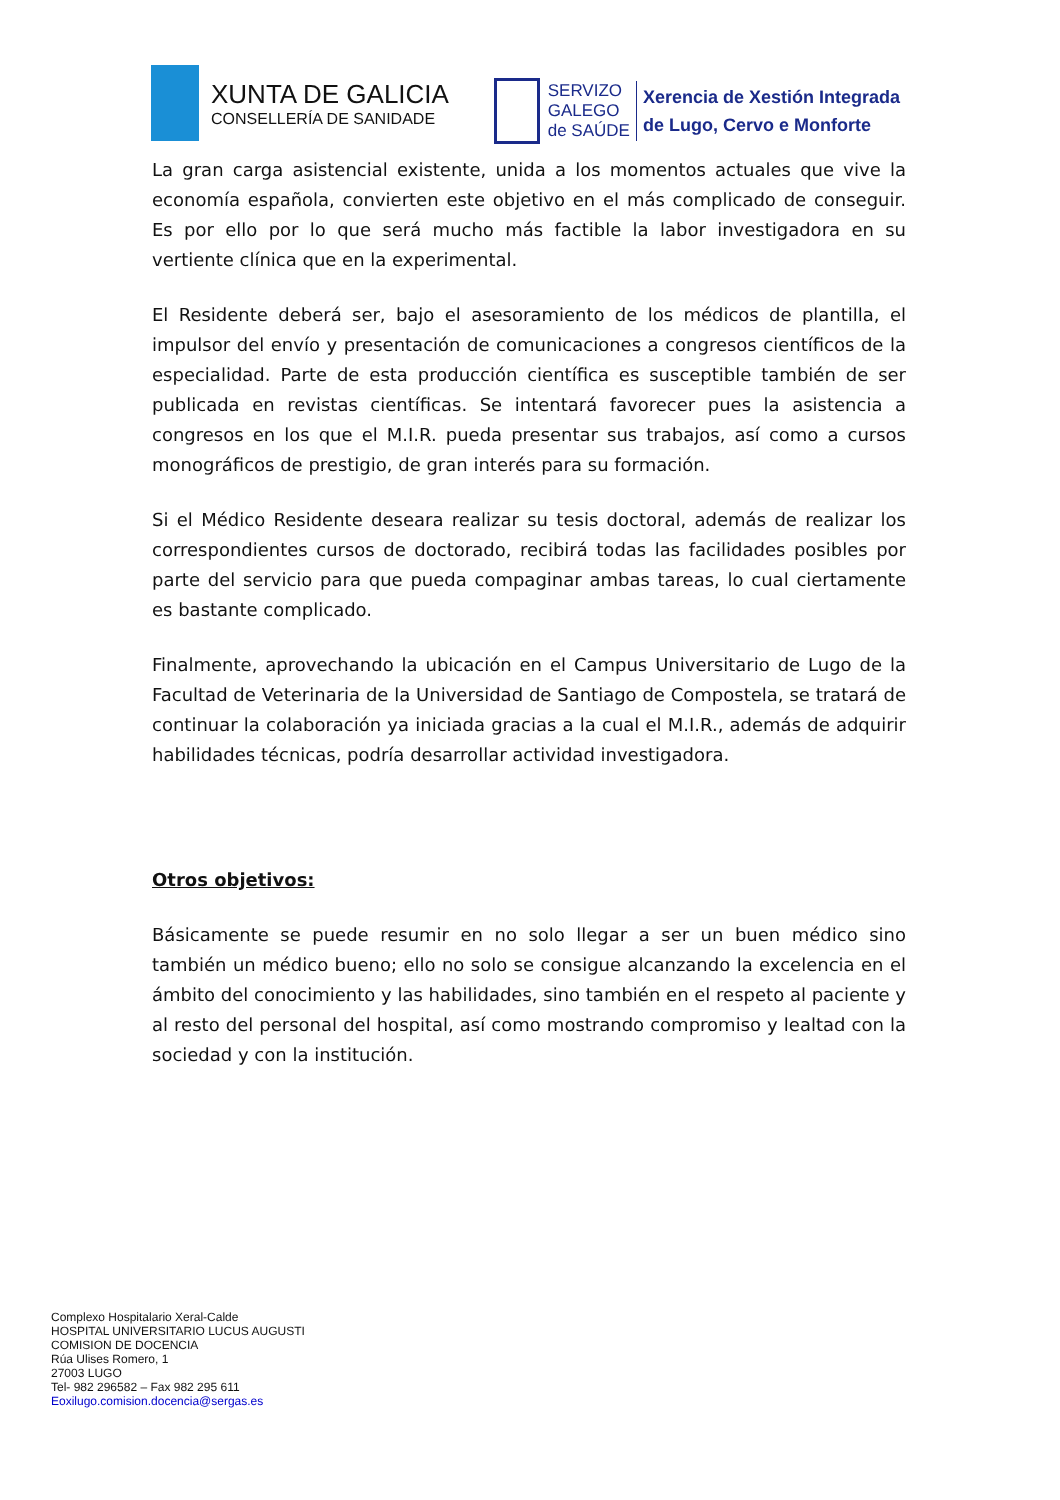XUNTA DE GALICIA
CONSELLERÍA DE SANIDADE
SERVIZO
GALEGO
de SAÚDE
Xerencia de Xestión Integrada
de Lugo, Cervo e Monforte
La gran carga asistencial existente, unida a los momentos actuales que vive la economía española, convierten este objetivo en el más complicado de conseguir. Es por ello por lo que será mucho más factible la labor investigadora en su vertiente clínica que en la experimental.
El Residente deberá ser, bajo el asesoramiento de los médicos de plantilla, el impulsor del envío y presentación de comunicaciones a congresos científicos de la especialidad. Parte de esta producción científica es susceptible también de ser publicada en revistas científicas. Se intentará favorecer pues la asistencia a congresos en los que el M.I.R. pueda presentar sus trabajos, así como a cursos monográficos de prestigio, de gran interés para su formación.
Si el Médico Residente deseara realizar su tesis doctoral, además de realizar los correspondientes cursos de doctorado, recibirá todas las facilidades posibles por parte del servicio para que pueda compaginar ambas tareas, lo cual ciertamente es bastante complicado.
Finalmente, aprovechando la ubicación en el Campus Universitario de Lugo de la Facultad de Veterinaria de la Universidad de Santiago de Compostela, se tratará de continuar la colaboración ya iniciada gracias a la cual el M.I.R., además de adquirir habilidades técnicas, podría desarrollar actividad investigadora.
Otros objetivos:
Básicamente se puede resumir en no solo llegar a ser un buen médico sino también un médico bueno; ello no solo se consigue alcanzando la excelencia en el ámbito del conocimiento y las habilidades, sino también en el respeto al paciente y al resto del personal del hospital, así como mostrando compromiso y lealtad con la sociedad y con la institución.
Complexo Hospitalario Xeral-Calde
HOSPITAL UNIVERSITARIO LUCUS AUGUSTI
COMISION DE DOCENCIA
Rúa Ulises Romero, 1
27003 LUGO
Tel- 982 296582 – Fax 982 295 611
Eoxilugo.comision.docencia@sergas.es